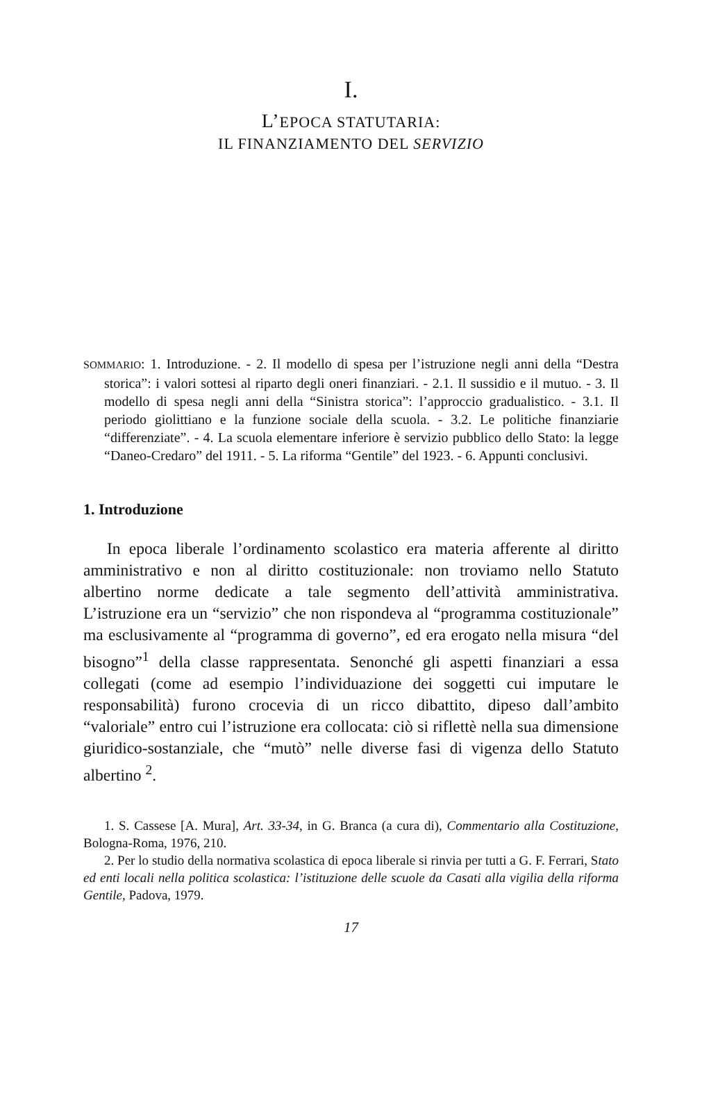I.
L’EPOCA STATUTARIA:
IL FINANZIAMENTO DEL SERVIZIO
SOMMARIO: 1. Introduzione. - 2. Il modello di spesa per l’istruzione negli anni della “Destra storica”: i valori sottesi al riparto degli oneri finanziari. - 2.1. Il sussidio e il mutuo. - 3. Il modello di spesa negli anni della “Sinistra storica”: l’approccio gradualistico. - 3.1. Il periodo giolittiano e la funzione sociale della scuola. - 3.2. Le politiche finanziarie “differenziate”. - 4. La scuola elementare inferiore è servizio pubblico dello Stato: la legge “Daneo-Credaro” del 1911. - 5. La riforma “Gentile” del 1923. - 6. Appunti conclusivi.
1. Introduzione
In epoca liberale l’ordinamento scolastico era materia afferente al diritto amministrativo e non al diritto costituzionale: non troviamo nello Statuto albertino norme dedicate a tale segmento dell’attività amministrativa. L’istruzione era un “servizio” che non rispondeva al “programma costituzionale” ma esclusivamente al “programma di governo”, ed era erogato nella misura “del bisogno”<sup>1</sup> della classe rappresentata. Senonché gli aspetti finanziari a essa collegati (come ad esempio l’individuazione dei soggetti cui imputare le responsabilità) furono crocevia di un ricco dibattito, dipeso dall’ambito “valoriale” entro cui l’istruzione era collocata: ciò si riflettè nella sua dimensione giuridico-sostanziale, che “mutò” nelle diverse fasi di vigenza dello Statuto albertino <sup>2</sup>.
1. S. Cassese [A. Mura], Art. 33-34, in G. Branca (a cura di), Commentario alla Costituzione, Bologna-Roma, 1976, 210.
2. Per lo studio della normativa scolastica di epoca liberale si rinvia per tutti a G. F. Ferrari, Stato ed enti locali nella politica scolastica: l’istituzione delle scuole da Casati alla vigilia della riforma Gentile, Padova, 1979.
17